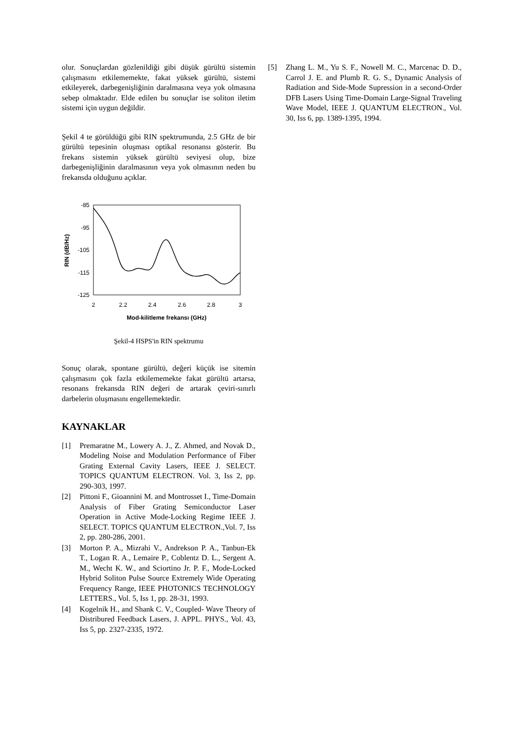olur. Sonuçlardan gözlenildiği gibi düşük gürültü sistemin çalışmasını etkilememekte, fakat yüksek gürültü, sistemi etkileyerek, darbegenişliğinin daralmasına veya yok olmasına sebep olmaktadır. Elde edilen bu sonuçlar ise soliton iletim sistemi için uygun değildir.
Şekil 4 te görüldüğü gibi RIN spektrumunda, 2.5 GHz de bir gürültü tepesinin oluşması optikal resonansı gösterir. Bu frekans sistemin yüksek gürültü seviyesi olup, bize darbegenişliğinin daralmasının veya yok olmasının neden bu frekansda olduğunu açıklar.
-85
-95
-105
-115
-125
2
2.2
2.4
2.6
2.8
3
Mod-kilitleme frekansı (GHz)
RIN (dB/Hz)
Şekil-4 HSPS'in RIN spektrumu
Sonuç olarak, spontane gürültü, değeri küçük ise sitemin çalışmasını çok fazla etkilememekte fakat gürültü artarsa, resonans frekansda RIN değeri de artarak çeviri-sınırlı darbelerin oluşmasını engellemektedir.
KAYNAKLAR
[1] Premaratne M., Lowery A. J., Z. Ahmed, and Novak D., Modeling Noise and Modulation Performance of Fiber Grating External Cavity Lasers, IEEE J. SELECT. TOPICS QUANTUM ELECTRON. Vol. 3, Iss 2, pp. 290-303, 1997.
[2] Pittoni F., Gioannini M. and Montrosset I., Time-Domain Analysis of Fiber Grating Semiconductor Laser Operation in Active Mode-Locking Regime IEEE J. SELECT. TOPICS QUANTUM ELECTRON.,Vol. 7, Iss 2, pp. 280-286, 2001.
[3] Morton P. A., Mizrahi V., Andrekson P. A., Tanbun-Ek T., Logan R. A., Lemaire P., Coblentz D. L., Sergent A. M., Wecht K. W., and Sciortino Jr. P. F., Mode-Locked Hybrid Soliton Pulse Source Extremely Wide Operating Frequency Range, IEEE PHOTONICS TECHNOLOGY LETTERS., Vol. 5, Iss 1, pp. 28-31, 1993.
[4] Kogelnik H., and Shank C. V., Coupled- Wave Theory of Distribured Feedback Lasers, J. APPL. PHYS., Vol. 43, Iss 5, pp. 2327-2335, 1972.
[5] Zhang L. M., Yu S. F., Nowell M. C., Marcenac D. D., Carrol J. E. and Plumb R. G. S., Dynamic Analysis of Radiation and Side-Mode Supression in a second-Order DFB Lasers Using Time-Domain Large-Signal Traveling Wave Model, IEEE J. QUANTUM ELECTRON., Vol. 30, Iss 6, pp. 1389-1395, 1994.